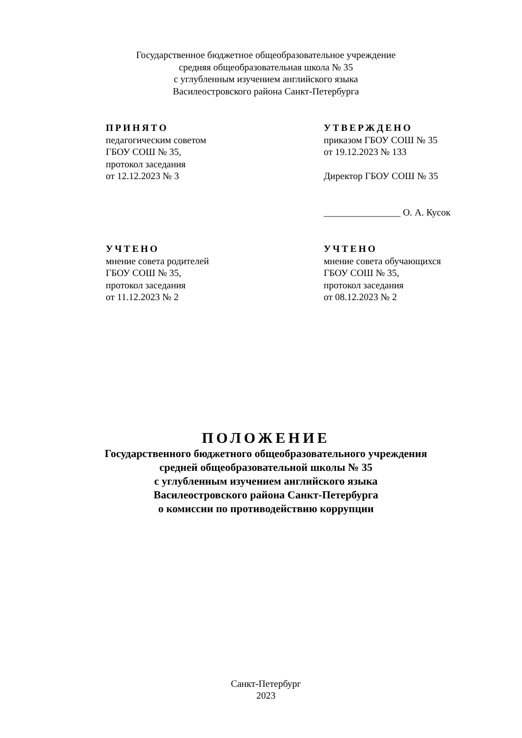Государственное бюджетное общеобразовательное учреждение
средняя общеобразовательная школа № 35
с углубленным изучением английского языка
Василеостровского района Санкт-Петербурга
ПРИНЯТО
педагогическим советом
ГБОУ СОШ № 35,
протокол заседания
от 12.12.2023 № 3
УТВЕРЖДЕНО
приказом ГБОУ СОШ № 35
от 19.12.2023 № 133
Директор ГБОУ СОШ № 35
________________ О. А. Кусок
УЧТЕНО
мнение совета родителей
ГБОУ СОШ № 35,
протокол заседания
от 11.12.2023 № 2
УЧТЕНО
мнение совета обучающихся
ГБОУ СОШ № 35,
протокол заседания
от 08.12.2023 № 2
ПОЛОЖЕНИЕ
Государственного бюджетного общеобразовательного учреждения
средней общеобразовательной школы № 35
с углубленным изучением английского языка
Василеостровского района Санкт-Петербурга
о комиссии по противодействию коррупции
Санкт-Петербург
2023